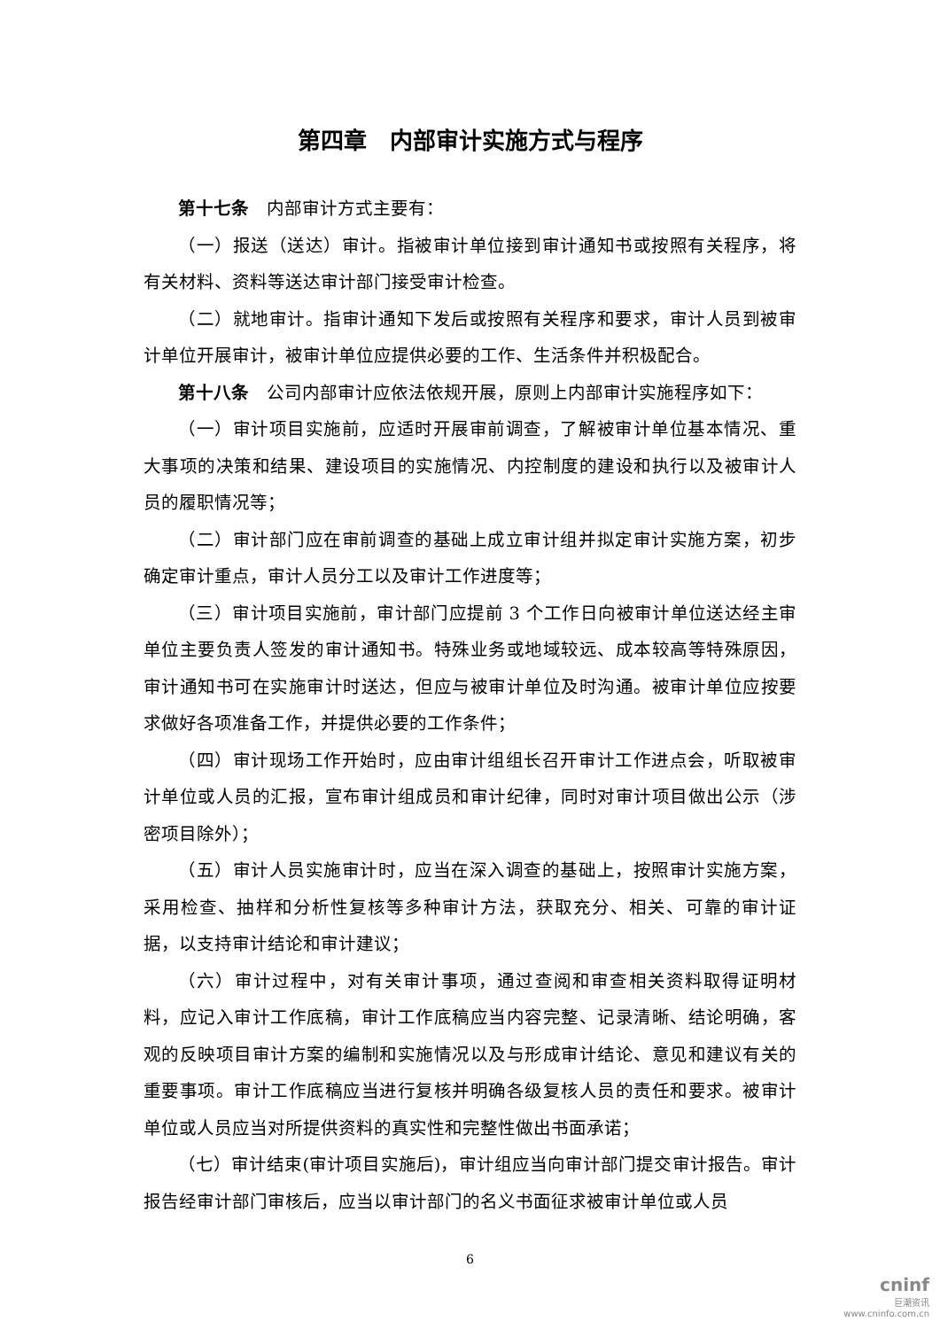第四章　内部审计实施方式与程序
第十七条　内部审计方式主要有：
（一）报送（送达）审计。指被审计单位接到审计通知书或按照有关程序，将有关材料、资料等送达审计部门接受审计检查。
（二）就地审计。指审计通知下发后或按照有关程序和要求，审计人员到被审计单位开展审计，被审计单位应提供必要的工作、生活条件并积极配合。
第十八条　公司内部审计应依法依规开展，原则上内部审计实施程序如下：
（一）审计项目实施前，应适时开展审前调查，了解被审计单位基本情况、重大事项的决策和结果、建设项目的实施情况、内控制度的建设和执行以及被审计人员的履职情况等；
（二）审计部门应在审前调查的基础上成立审计组并拟定审计实施方案，初步确定审计重点，审计人员分工以及审计工作进度等；
（三）审计项目实施前，审计部门应提前 3 个工作日向被审计单位送达经主审单位主要负责人签发的审计通知书。特殊业务或地域较远、成本较高等特殊原因，审计通知书可在实施审计时送达，但应与被审计单位及时沟通。被审计单位应按要求做好各项准备工作，并提供必要的工作条件；
（四）审计现场工作开始时，应由审计组组长召开审计工作进点会，听取被审计单位或人员的汇报，宣布审计组成员和审计纪律，同时对审计项目做出公示（涉密项目除外）；
（五）审计人员实施审计时，应当在深入调查的基础上，按照审计实施方案，采用检查、抽样和分析性复核等多种审计方法，获取充分、相关、可靠的审计证据，以支持审计结论和审计建议；
（六）审计过程中，对有关审计事项，通过查阅和审查相关资料取得证明材料，应记入审计工作底稿，审计工作底稿应当内容完整、记录清晰、结论明确，客观的反映项目审计方案的编制和实施情况以及与形成审计结论、意见和建议有关的重要事项。审计工作底稿应当进行复核并明确各级复核人员的责任和要求。被审计单位或人员应当对所提供资料的真实性和完整性做出书面承诺；
（七）审计结束(审计项目实施后)，审计组应当向审计部门提交审计报告。审计报告经审计部门审核后，应当以审计部门的名义书面征求被审计单位或人员
6
cninf
巨潮资讯
www.cninfo.com.cn